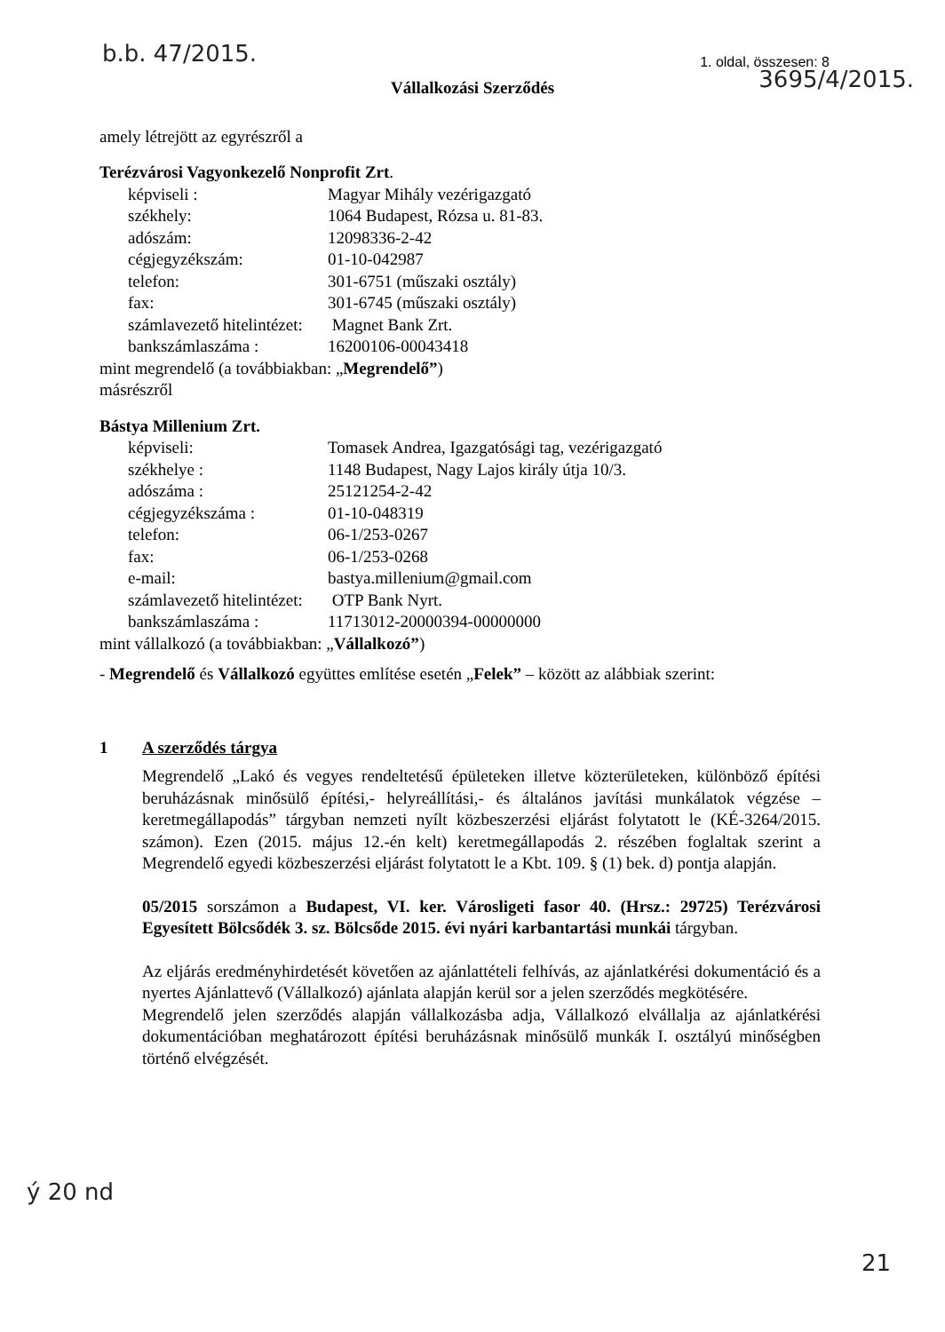b.b. 47/2015.
1. oldal, összesen: 8
3695/4/2015.
Vállalkozási Szerződés
amely létrejött az egyrészről a
Terézvárosi Vagyonkezelő Nonprofit Zrt.
képviseli : Magyar Mihály vezérigazgató
székhely: 1064 Budapest, Rózsa u. 81-83.
adószám: 12098336-2-42
cégjegyzékszám: 01-10-042987
telefon: 301-6751 (műszaki osztály)
fax: 301-6745 (műszaki osztály)
számlavezető hitelintézet: Magnet Bank Zrt.
bankszámlaszáma : 16200106-00043418
mint megrendelő (a továbbiakban: „Megrendelő”)
másrészről
Bástya Millenium Zrt.
képviseli: Tomasek Andrea, Igazgatósági tag, vezérigazgató
székhelye : 1148 Budapest, Nagy Lajos király útja 10/3.
adószáma : 25121254-2-42
cégjegyzékszáma : 01-10-048319
telefon: 06-1/253-0267
fax: 06-1/253-0268
e-mail: bastya.millenium@gmail.com
számlavezető hitelintézet: OTP Bank Nyrt.
bankszámlaszáma : 11713012-20000394-00000000
mint vállalkozó (a továbbiakban: „Vállalkozó”)
- Megrendelő és Vállalkozó együttes említése esetén „Felek” – között az alábbiak szerint:
1 A szerződés tárgya
Megrendelő „Lakó és vegyes rendeltetésű épületeken illetve közterületeken, különböző építési beruházásnak minősülő építési,- helyreállítási,- és általános javítási munkálatok végzése –keretmegállapodás” tárgyban nemzeti nyílt közbeszerzési eljárást folytatott le (KÉ-3264/2015. számon). Ezen (2015. május 12.-én kelt) keretmegállapodás 2. részében foglaltak szerint a Megrendelő egyedi közbeszerzési eljárást folytatott le a Kbt. 109. § (1) bek. d) pontja alapján.
05/2015 sorszámon a Budapest, VI. ker. Városligeti fasor 40. (Hrsz.: 29725) Terézvárosi Egyesített Bölcsődék 3. sz. Bölcsőde 2015. évi nyári karbantartási munkái tárgyban.
Az eljárás eredményhirdetését követően az ajánlattételi felhívás, az ajánlatkérési dokumentáció és a nyertes Ajánlattevő (Vállalkozó) ajánlata alapján kerül sor a jelen szerződés megkötésére.
Megrendelő jelen szerződés alapján vállalkozásba adja, Vállalkozó elvállalja az ajánlatkérési dokumentációban meghatározott építési beruházásnak minősülő munkák I. osztályú minőségben történő elvégzését.
ý 20 nd
21